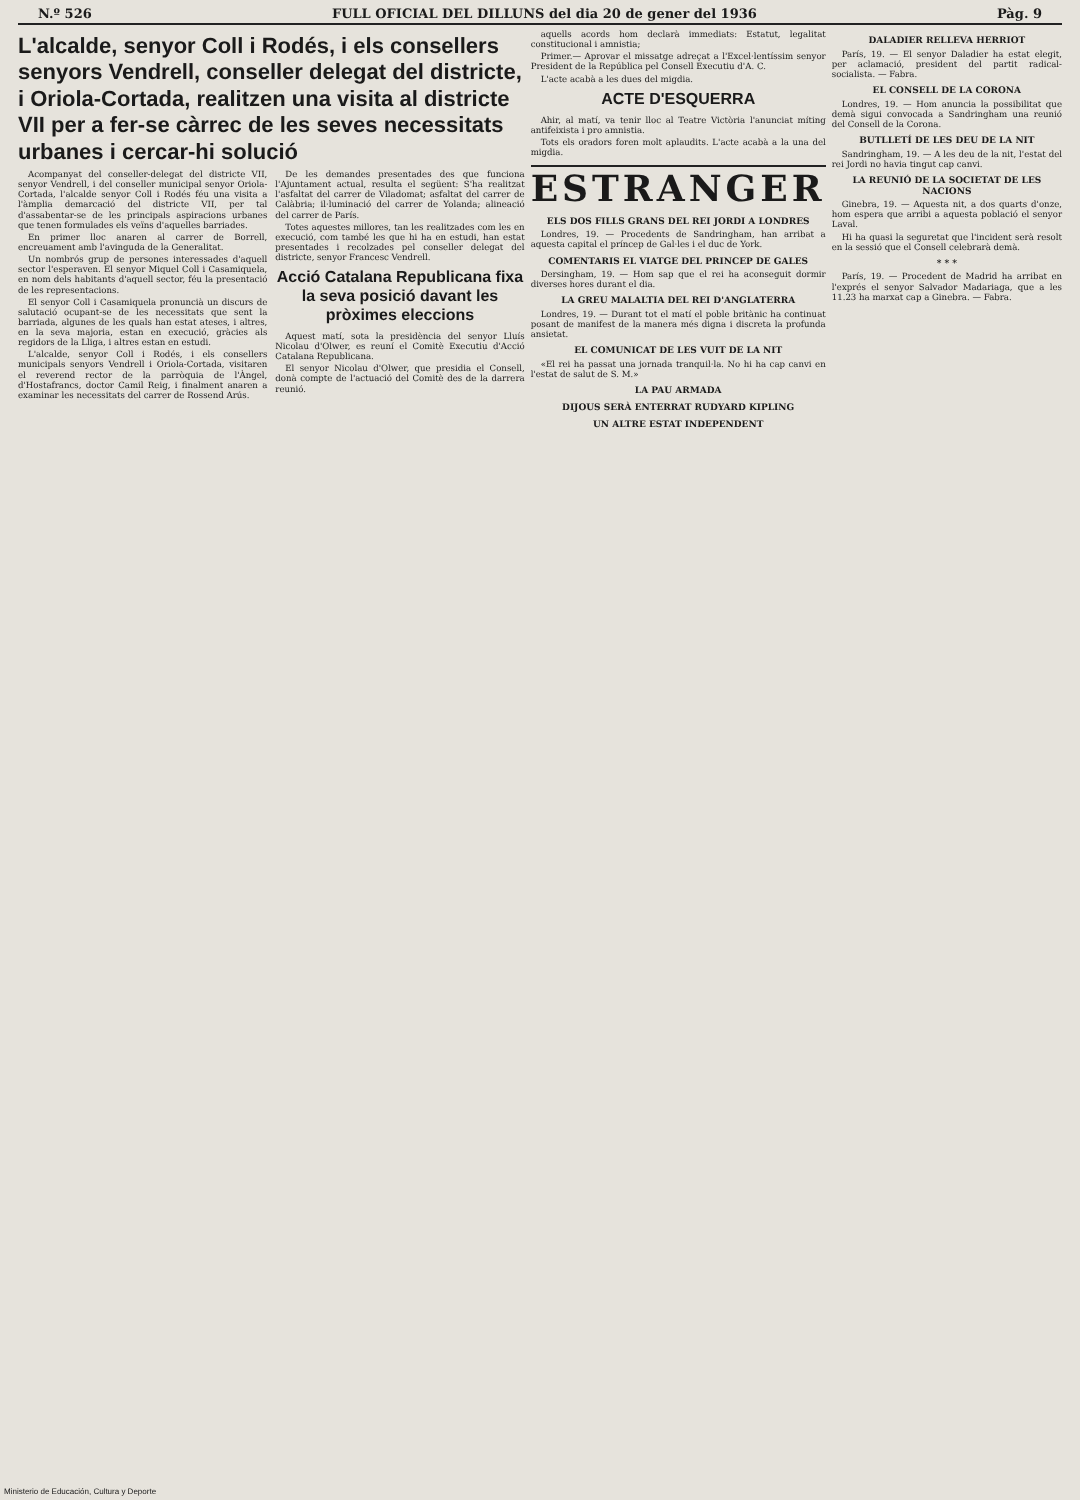N.º 526 FULL OFICIAL DEL DILLUNS del dia 20 de gener del 1936 Pàg. 9
L'alcalde, senyor Coll i Rodés, i els consellers senyors Vendrell, conseller delegat del districte, i Oriola-Cortada, realitzen una visita al districte VII per a fer-se càrrec de les seves necessitats urbanes i cercar-hi solució
Acompanyat del conseller-delegat del districte VII, senyor Vendrell, i del conseller municipal senyor Oriola-Cortada, l'alcalde senyor Coll i Rodés féu una visita a l'àmplia demarcació del districte VII, per tal d'assabentar-se de les principals aspiracions urbanes que tenen formulades els veïns d'aquelles barriades.
En primer lloc anaren al carrer de Borrell, encreuament amb l'avinguda de la Generalitat.
Un nombrós grup de persones interessades d'aquell sector l'esperaven. El senyor Miquel Coll i Casamiquela, en nom dels habitants d'aquell sector, féu la presentació de les representacions.
El senyor Coll i Casamiquela pronuncià un discurs de salutació ocupant-se de les necessitats que sent la barriada, algunes de les quals han estat ateses, i altres, en la seva majoria, estan en execució, gràcies als regidors de la Lliga, i altres estan en estudi.
L'alcalde, senyor Coll i Rodés, i els consellers municipals senyors Vendrell i Oriola-Cortada, visitaren el reverend rector de la parròquia de l'Àngel, d'Hostafrancs, doctor Camil Reig, i finalment anaren a examinar les necessitats del carrer de Rossend Arús.
De les demandes presentades des que funciona l'Ajuntament actual, resulta el següent: S'ha realitzat l'asfaltat del carrer de Viladomat; asfaltat del carrer de Calàbria; il·luminació del carrer de Yolanda; alineació del carrer de París.
Totes aquestes millores, tan les realitzades com les en execució, com també les que hi ha en estudi, han estat presentades i recolzades pel conseller delegat del districte, senyor Francesc Vendrell.
Acció Catalana Republicana fixa la seva posició davant les pròximes eleccions
Aquest matí, sota la presidència del senyor Lluís Nicolau d'Olwer, es reuní el Comitè Executiu d'Acció Catalana Republicana.
El senyor Nicolau d'Olwer, que presidia el Consell, donà compte de l'actuació del Comitè des de la darrera reunió.
aquells acords hom declarà immediats: Estatut, legalitat constitucional i amnistia;
Primer.— Aprovar el missatge adreçat a l'Excel·lentíssim senyor President de la República pel Consell Executiu d'A. C.
L'acte acabà a les dues del migdia.
ACTE D'ESQUERRA
Ahir, al matí, va tenir lloc al Teatre Victòria l'anunciat míting antifeixista i pro amnistia.
Tots els oradors foren molt aplaudits. L'acte acabà a la una del migdia.
ESTRANGER
ELS DOS FILLS GRANS DEL REI JORDI A LONDRES
Londres, 19. — Procedents de Sandringham, han arribat a aquesta capital el príncep de Gal·les i el duc de York.
COMENTARIS EL VIATGE DEL PRINCEP DE GALES
Dersingham, 19. — Hom sap que el rei ha aconseguit dormir diverses hores durant el dia.
LA GREU MALALTIA DEL REI D'ANGLATERRA
Londres, 19. — Durant tot el matí el poble britànic ha continuat posant de manifest de la manera més digna i discreta la profunda ansietat.
EL COMUNICAT DE LES VUIT DE LA NIT
«El rei ha passat una jornada tranquil·la. No hi ha cap canvi en l'estat de salut de S. M.»
LA PAU ARMADA
DIJOUS SERÀ ENTERRAT RUDYARD KIPLING
UN ALTRE ESTAT INDEPENDENT
DALADIER RELLEVA HERRIOT
París, 19. — El senyor Daladier ha estat elegit, per aclamació, president del partit radical-socialista. — Fabra.
EL CONSELL DE LA CORONA
Londres, 19. — Hom anuncia la possibilitat que demà sigui convocada a Sandringham una reunió del Consell de la Corona.
BUTLLETÍ DE LES DEU DE LA NIT
Sandringham, 19. — A les deu de la nit, l'estat del rei Jordi no havia tingut cap canvi.
LA REUNIÓ DE LA SOCIETAT DE LES NACIONS
Ginebra, 19. — Aquesta nit, a dos quarts d'onze, hom espera que arribi a aquesta població el senyor Laval.
Hi ha quasi la seguretat que l'incident serà resolt en la sessió que el Consell celebrarà demà.
* * *
París, 19. — Procedent de Madrid ha arribat en l'exprés el senyor Salvador Madariaga, que a les 11.23 ha marxat cap a Ginebra. — Fabra.
Ministerio de Educación, Cultura y Deporte